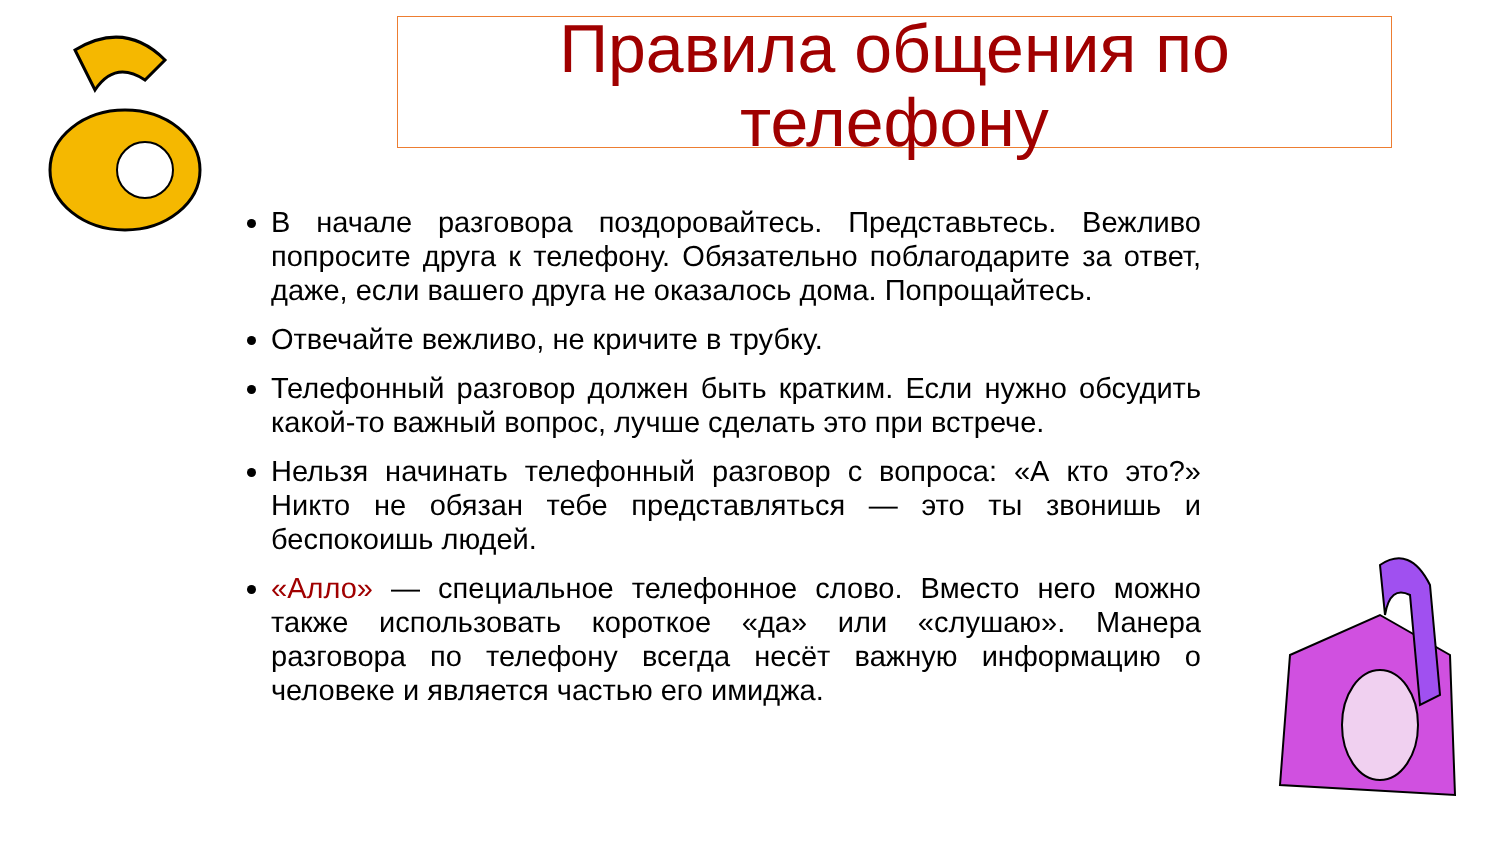Правила общения по телефону
В начале разговора поздоровайтесь. Представьтесь. Вежливо попросите друга к телефону. Обязательно поблагодарите за ответ, даже, если вашего друга не оказалось дома. Попрощайтесь.
Отвечайте вежливо, не кричите в трубку.
Телефонный разговор должен быть кратким. Если нужно обсудить какой-то важный вопрос, лучше сделать это при встрече.
Нельзя начинать телефонный разговор с вопроса: «А кто это?» Никто не обязан тебе представляться — это ты звонишь и беспокоишь людей.
«Алло» — специальное телефонное слово. Вместо него можно также использовать короткое «да» или «слушаю». Манера разговора по телефону всегда несёт важную информацию о человеке и является частью его имиджа.